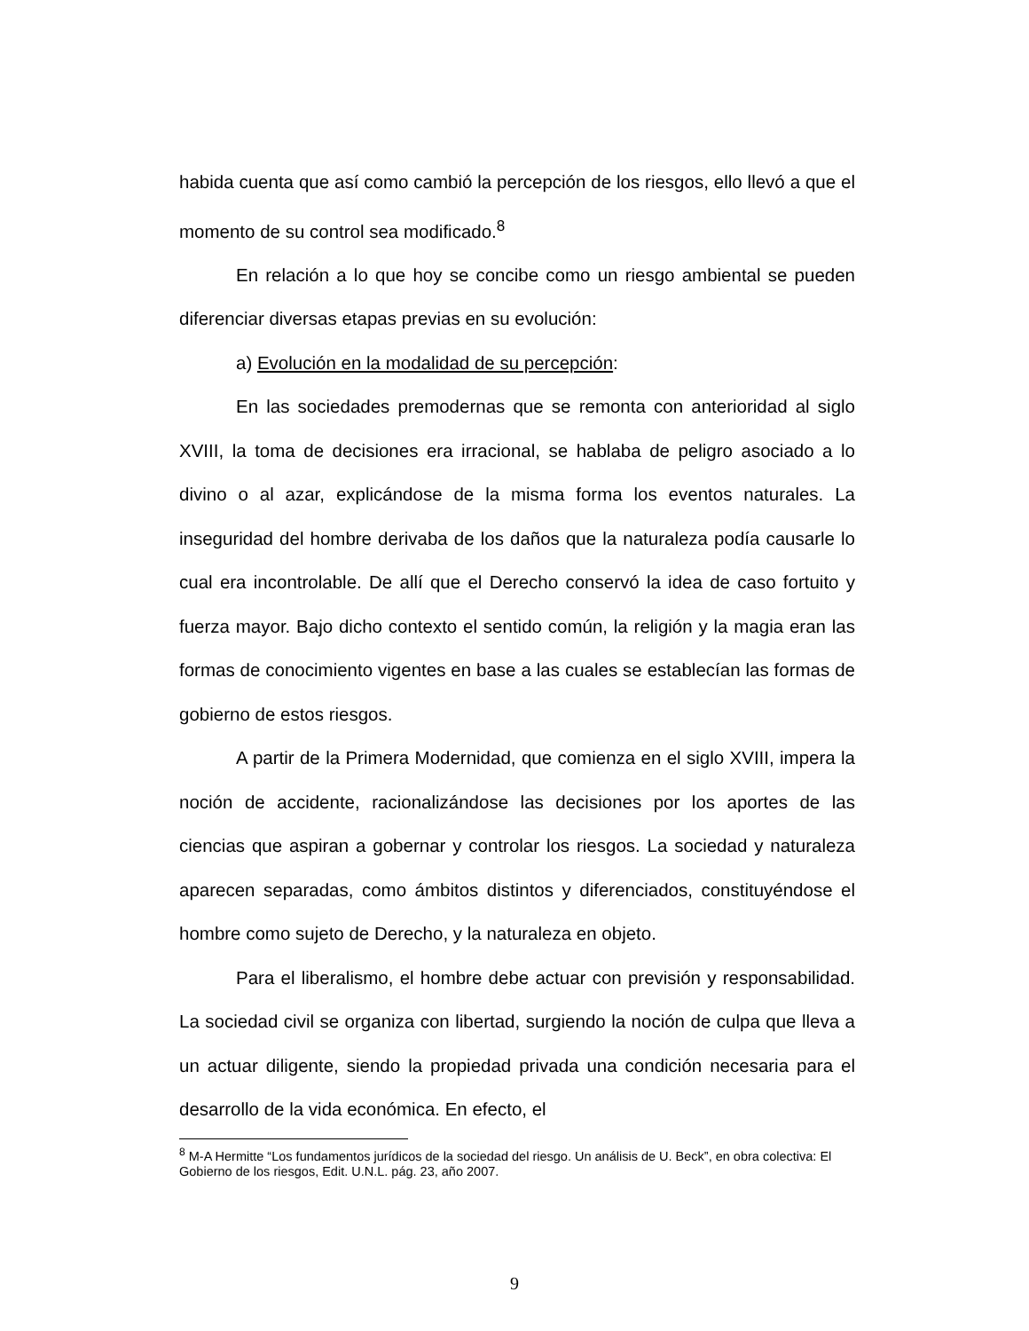habida cuenta que así como cambió la percepción de los riesgos, ello llevó a que el momento de su control sea modificado.<sup>8</sup>
En relación a lo que hoy se concibe como un riesgo ambiental se pueden diferenciar diversas etapas previas en su evolución:
a) Evolución en la modalidad de su percepción:
En las sociedades premodernas que se remonta con anterioridad al siglo XVIII, la toma de decisiones era irracional, se hablaba de peligro asociado a lo divino o al azar, explicándose de la misma forma los eventos naturales. La inseguridad del hombre derivaba de los daños que la naturaleza podía causarle lo cual era incontrolable. De allí que el Derecho conservó la idea de caso fortuito y fuerza mayor. Bajo dicho contexto el sentido común, la religión y la magia eran las formas de conocimiento vigentes en base a las cuales se establecían las formas de gobierno de estos riesgos.
A partir de la Primera Modernidad, que comienza en el siglo XVIII, impera la noción de accidente, racionalizándose las decisiones por los aportes de las ciencias que aspiran a gobernar y controlar los riesgos. La sociedad y naturaleza aparecen separadas, como ámbitos distintos y diferenciados, constituyéndose el hombre como sujeto de Derecho, y la naturaleza en objeto.
Para el liberalismo, el hombre debe actuar con previsión y responsabilidad. La sociedad civil se organiza con libertad, surgiendo la noción de culpa que lleva a un actuar diligente, siendo la propiedad privada una condición necesaria para el desarrollo de la vida económica. En efecto, el
<sup>8</sup> M-A Hermitte “Los fundamentos jurídicos de la sociedad del riesgo. Un análisis de U. Beck”, en obra colectiva: El Gobierno de los riesgos, Edit. U.N.L. pág. 23, año 2007.
9